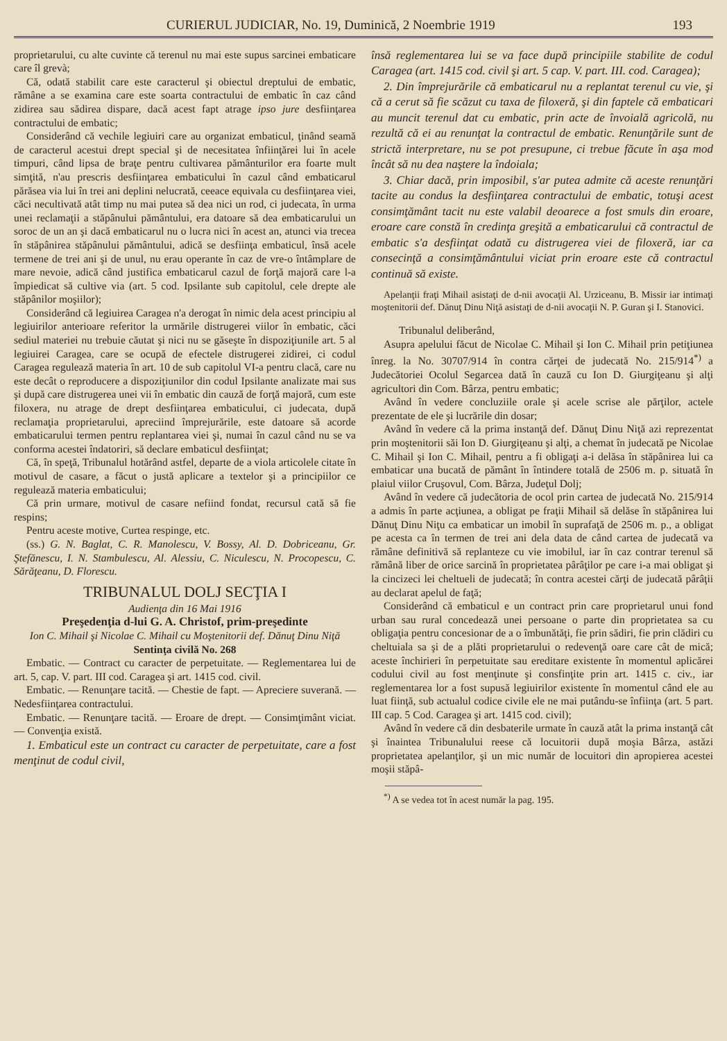CURIERUL JUDICIAR, No. 19, Duminică, 2 Noembrie 1919 193
proprietarului, cu alte cuvinte că terenul nu mai este supus sarcinei embaticare care îl grevà;
Că, odată stabilit care este caracterul şi obiectul dreptului de embatic, rămâne a se examina care este soarta contractului de embatic în caz când zidirea sau sădirea dispare, dacă acest fapt atrage ipso jure desfiinţarea contractului de embatic;
Considerând că vechile legiuiri care au organizat embaticul, ţinând seamă de caracterul acestui drept special şi de necesitatea înfiinţărei lui în acele timpuri, când lipsa de braţe pentru cultivarea pământurilor era foarte mult simţită, n'au prescris desfiinţarea embaticului în cazul când embaticarul părăsea via lui în trei ani deplini nelucrată, ceeace equivala cu desfiinţarea viei, căci necultivată atât timp nu mai putea să dea nici un rod, ci judecata, în urma unei reclamaţii a stăpânului pământului, era datoare să dea embaticarului un soroc de un an şi dacă embaticarul nu o lucra nici în acest an, atunci via trecea în stăpânirea stăpânului pământului, adică se desfiinţa embaticul, însă acele termene de trei ani şi de unul, nu erau operante în caz de vre-o întâmplare de mare nevoie, adică când justifica embaticarul cazul de forţă majoră care l-a împiedicat să cultive via (art. 5 cod. Ipsilante sub capitolul, cele drepte ale stăpânilor moşiilor);
Considerând că legiuirea Caragea n'a derogat în nimic dela acest principiu al legiuirilor anterioare referitor la urmările distrugerei viilor în embatic, căci sediul materiei nu trebuie căutat şi nici nu se găseşte în dispoziţiunile art. 5 al legiuirei Caragea, care se ocupă de efectele distrugerei zidirei, ci codul Caragea regulează materia în art. 10 de sub capitolul VI-a pentru clacă, care nu este decât o reproducere a dispoziţiunilor din codul Ipsilante analizate mai sus şi după care distrugerea unei vii în embatic din cauză de forţă majoră, cum este filoxera, nu atrage de drept desfiinţarea embaticului, ci judecata, după reclamaţia proprietarului, apreciind împrejurările, este datoare să acorde embaticarului termen pentru replantarea viei şi, numai în cazul când nu se va conforma acestei îndatoriri, să declare embaticul desfiinţat;
Că, în speţă, Tribunalul hotărând astfel, departe de a viola articolele citate în motivul de casare, a făcut o justă aplicare a textelor şi a principiilor ce regulează materia embaticului;
Că prin urmare, motivul de casare nefiind fondat, recursul cată să fie respins;
Pentru aceste motive, Curtea respinge, etc.
(ss.) G. N. Baglat, C. R. Manolescu, V. Bossy, Al. D. Dobriceanu, Gr. Ştefănescu, I. N. Stambulescu, Al. Alessiu, C. Niculescu, N. Procopescu, C. Sărăţeanu, D. Florescu.
TRIBUNALUL DOLJ SECŢIA I
Audienţa din 16 Mai 1916
Preşedenţia d-lui G. A. Christof, prim-preşedinte
Ion C. Mihail şi Nicolae C. Mihail cu Moştenitorii def. Dănuţ Dinu Niţă
Sentinţa civilă No. 268
Embatic. — Contract cu caracter de perpetuitate. — Reglementarea lui de art. 5, cap. V. part. III cod. Caragea şi art. 1415 cod. civil.
Embatic. — Renunţare tacită. — Chestie de fapt. — Apreciere suverană. — Nedesfiinţarea contractului.
Embatic. — Renunţare tacită. — Eroare de drept. — Consimţimânt viciat. — Convenţia există.
1. Embaticul este un contract cu caracter de perpetuitate, care a fost menţinut de codul civil,
însă reglementarea lui se va face după principiile stabilite de codul Caragea (art. 1415 cod. civil şi art. 5 cap. V. part. III. cod. Caragea);
2. Din împrejurările că embaticarul nu a replantat terenul cu vie, şi că a cerut să fie scăzut cu taxa de filoxeră, şi din faptele că embaticari au muncit terenul dat cu embatic, prin acte de învoială agricolă, nu rezultă că ei au renunţat la contractul de embatic. Renunţările sunt de strictă interpretare, nu se pot presupune, ci trebue făcute în aşa mod încât să nu dea naştere la îndoiala;
3. Chiar dacă, prin imposibil, s'ar putea admite că aceste renunţări tacite au condus la desfiinţarea contractului de embatic, totuşi acest consimţământ tacit nu este valabil deoarece a fost smuls din eroare, eroare care constă în credinţa greşită a embaticarului că contractul de embatic s'a desfiinţat odată cu distrugerea viei de filoxeră, iar ca consecinţă a consimţământului viciat prin eroare este că contractul continuă să existe.
Apelanţii fraţi Mihail asistaţi de d-nii avocaţii Al. Urziceanu, B. Missir iar intimaţi moştenitorii def. Dănuţ Dinu Niţă asistaţi de d-nii avocaţii N. P. Guran şi I. Stanovici.
Tribunalul deliberând,
Asupra apelului făcut de Nicolae C. Mihail şi Ion C. Mihail prin petiţiunea înreg. la No. 30707/914 în contra cărţei de judecată No. 215/914<sup>*)</sup> a Judecătoriei Ocolul Segarcea dată în cauză cu Ion D. Giurgiţeanu şi alţi agricultori din Com. Bârza, pentru embatic;
Având în vedere concluziile orale şi acele scrise ale părţilor, actele prezentate de ele şi lucrările din dosar;
Având în vedere că la prima instanţă def. Dănuţ Dinu Niţă azi reprezentat prin moştenitorii săi Ion D. Giurgiţeanu şi alţi, a chemat în judecată pe Nicolae C. Mihail şi Ion C. Mihail, pentru a fi obligaţi a-i delăsa în stăpânirea lui ca embaticar una bucată de pământ în întindere totală de 2506 m. p. situată în plaiul viilor Cruşovul, Com. Bârza, Judeţul Dolj;
Având în vedere că judecătoria de ocol prin cartea de judecată No. 215/914 a admis în parte acţiunea, a obligat pe fraţii Mihail să delăse în stăpânirea lui Dănuţ Dinu Niţu ca embaticar un imobil în suprafaţă de 2506 m. p., a obligat pe acesta ca în termen de trei ani dela data de când cartea de judecată va rămâne definitivă să replanteze cu vie imobilul, iar în caz contrar terenul să rămână liber de orice sarcină în proprietatea pârâţilor pe care i-a mai obligat şi la cincizeci lei cheltueli de judecată; în contra acestei cărţi de judecată pârâţii au declarat apelul de faţă;
Considerând că embaticul e un contract prin care proprietarul unui fond urban sau rural concedează unei persoane o parte din proprietatea sa cu obligaţia pentru concesionar de a o îmbunătăţi, fie prin sădiri, fie prin clădiri cu cheltuiala sa şi de a plăti proprietarului o redevenţă oare care cât de mică; aceste închirieri în perpetuitate sau ereditare existente în momentul aplicărei codului civil au fost menţinute şi consfinţite prin art. 1415 c. civ., iar reglementarea lor a fost supusă legiuirilor existente în momentul când ele au luat fiinţă, sub actualul codice civile ele ne mai putându-se înfiinţa (art. 5 part. III cap. 5 Cod. Caragea şi art. 1415 cod. civil);
Având în vedere că din desbaterile urmate în cauză atât la prima instanţă cât şi înaintea Tribunalului reese că locuitorii după moşia Bârza, astăzi proprietatea apelanţilor, şi un mic număr de locuitori din apropierea acestei moşii stăpâ-
<sup>*)</sup> A se vedea tot în acest număr la pag. 195.